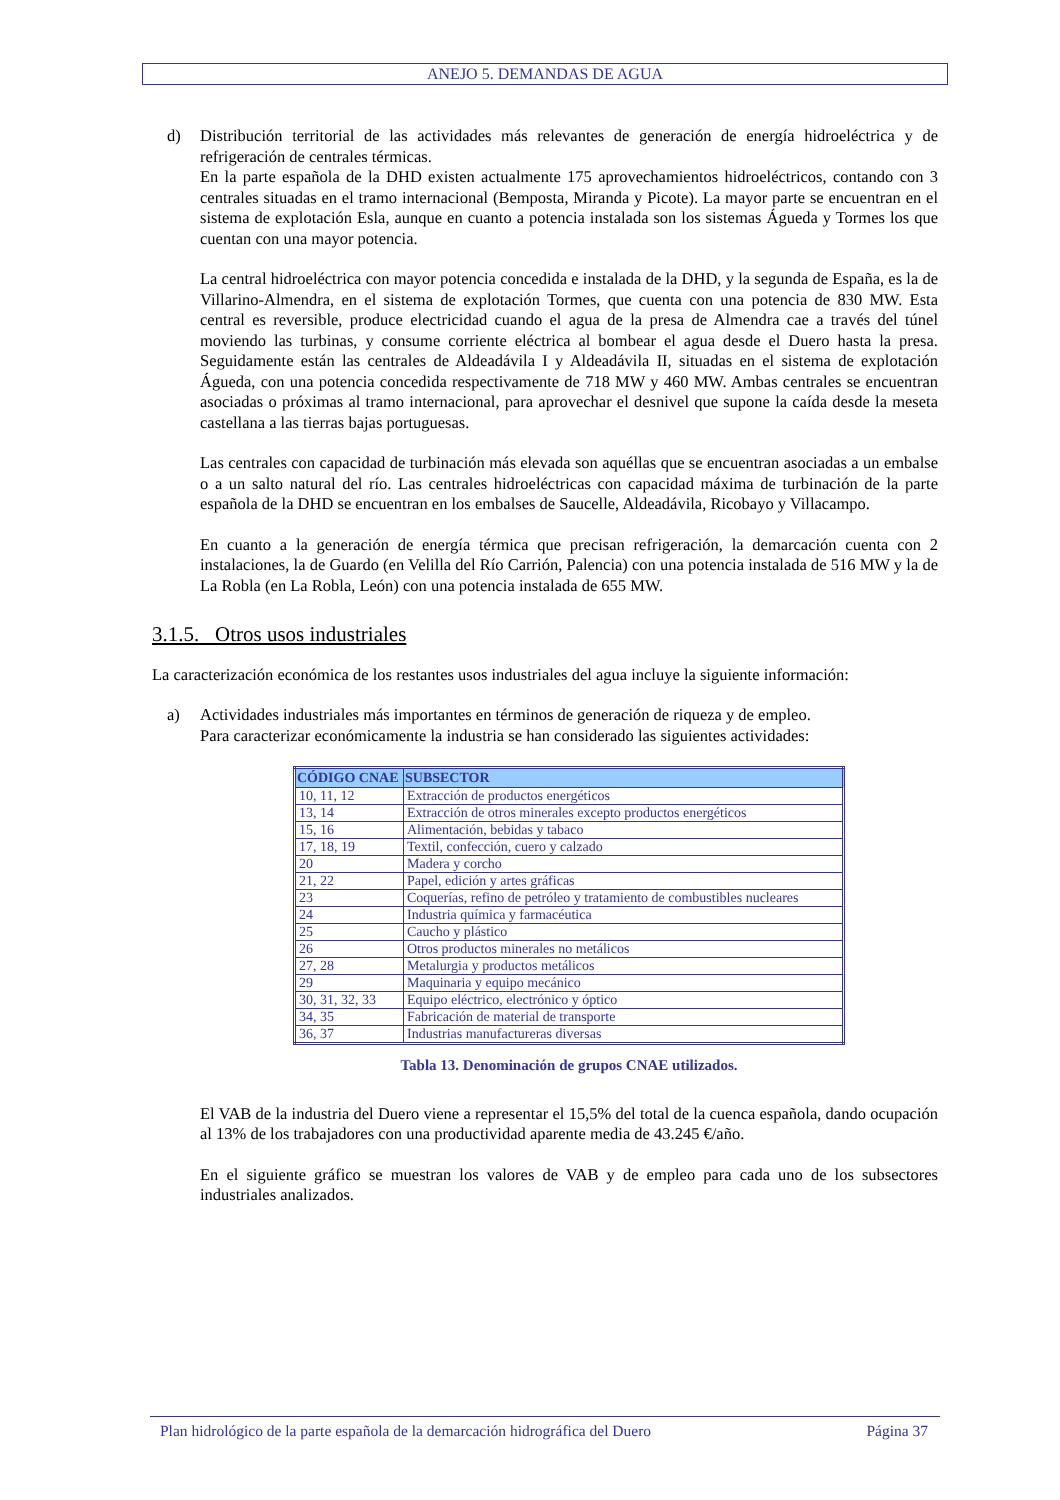ANEJO 5. DEMANDAS DE AGUA
d) Distribución territorial de las actividades más relevantes de generación de energía hidroeléctrica y de refrigeración de centrales térmicas.
En la parte española de la DHD existen actualmente 175 aprovechamientos hidroeléctricos, contando con 3 centrales situadas en el tramo internacional (Bemposta, Miranda y Picote). La mayor parte se encuentran en el sistema de explotación Esla, aunque en cuanto a potencia instalada son los sistemas Águeda y Tormes los que cuentan con una mayor potencia.
La central hidroeléctrica con mayor potencia concedida e instalada de la DHD, y la segunda de España, es la de Villarino-Almendra, en el sistema de explotación Tormes, que cuenta con una potencia de 830 MW. Esta central es reversible, produce electricidad cuando el agua de la presa de Almendra cae a través del túnel moviendo las turbinas, y consume corriente eléctrica al bombear el agua desde el Duero hasta la presa. Seguidamente están las centrales de Aldeadávila I y Aldeadávila II, situadas en el sistema de explotación Águeda, con una potencia concedida respectivamente de 718 MW y 460 MW. Ambas centrales se encuentran asociadas o próximas al tramo internacional, para aprovechar el desnivel que supone la caída desde la meseta castellana a las tierras bajas portuguesas.
Las centrales con capacidad de turbinación más elevada son aquéllas que se encuentran asociadas a un embalse o a un salto natural del río. Las centrales hidroeléctricas con capacidad máxima de turbinación de la parte española de la DHD se encuentran en los embalses de Saucelle, Aldeadávila, Ricobayo y Villacampo.
En cuanto a la generación de energía térmica que precisan refrigeración, la demarcación cuenta con 2 instalaciones, la de Guardo (en Velilla del Río Carrión, Palencia) con una potencia instalada de 516 MW y la de La Robla (en La Robla, León) con una potencia instalada de 655 MW.
3.1.5. Otros usos industriales
La caracterización económica de los restantes usos industriales del agua incluye la siguiente información:
a) Actividades industriales más importantes en términos de generación de riqueza y de empleo.
Para caracterizar económicamente la industria se han considerado las siguientes actividades:
| CÓDIGO CNAE | SUBSECTOR |
| --- | --- |
| 10, 11, 12 | Extracción de productos energéticos |
| 13, 14 | Extracción de otros minerales excepto productos energéticos |
| 15, 16 | Alimentación, bebidas y tabaco |
| 17, 18, 19 | Textil, confección, cuero y calzado |
| 20 | Madera y corcho |
| 21, 22 | Papel, edición y artes gráficas |
| 23 | Coquerías, refino de petróleo y tratamiento de combustibles nucleares |
| 24 | Industria química y farmacéutica |
| 25 | Caucho y plástico |
| 26 | Otros productos minerales no metálicos |
| 27, 28 | Metalurgia y productos metálicos |
| 29 | Maquinaria y equipo mecánico |
| 30, 31, 32, 33 | Equipo eléctrico, electrónico y óptico |
| 34, 35 | Fabricación de material de transporte |
| 36, 37 | Industrias manufactureras diversas |
Tabla 13. Denominación de grupos CNAE utilizados.
El VAB de la industria del Duero viene a representar el 15,5% del total de la cuenca española, dando ocupación al 13% de los trabajadores con una productividad aparente media de 43.245 €/año.
En el siguiente gráfico se muestran los valores de VAB y de empleo para cada uno de los subsectores industriales analizados.
Plan hidrológico de la parte española de la demarcación hidrográfica del Duero Página 37